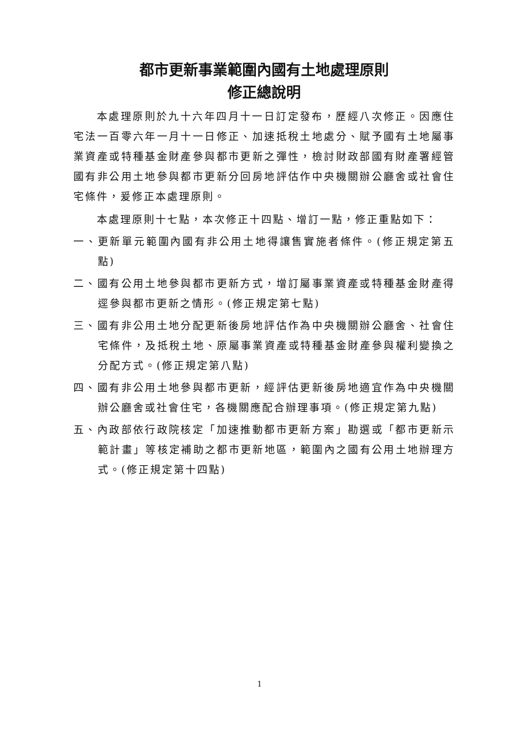都市更新事業範圍內國有土地處理原則
修正總說明
本處理原則於九十六年四月十一日訂定發布，歷經八次修正。因應住宅法一百零六年一月十一日修正、加速抵稅土地處分、賦予國有土地屬事業資產或特種基金財產參與都市更新之彈性，檢討財政部國有財產署經管國有非公用土地參與都市更新分回房地評估作中央機關辦公廳舍或社會住宅條件，爰修正本處理原則。
本處理原則十七點，本次修正十四點、增訂一點，修正重點如下：
一、更新單元範圍內國有非公用土地得讓售實施者條件。(修正規定第五點)
二、國有公用土地參與都市更新方式，增訂屬事業資產或特種基金財產得逕參與都市更新之情形。(修正規定第七點)
三、國有非公用土地分配更新後房地評估作為中央機關辦公廳舍、社會住宅條件，及抵稅土地、原屬事業資產或特種基金財產參與權利變換之分配方式。(修正規定第八點)
四、國有非公用土地參與都市更新，經評估更新後房地適宜作為中央機關辦公廳舍或社會住宅，各機關應配合辦理事項。(修正規定第九點)
五、內政部依行政院核定「加速推動都市更新方案」勘選或「都市更新示範計畫」等核定補助之都市更新地區，範圍內之國有公用土地辦理方式。(修正規定第十四點)
1